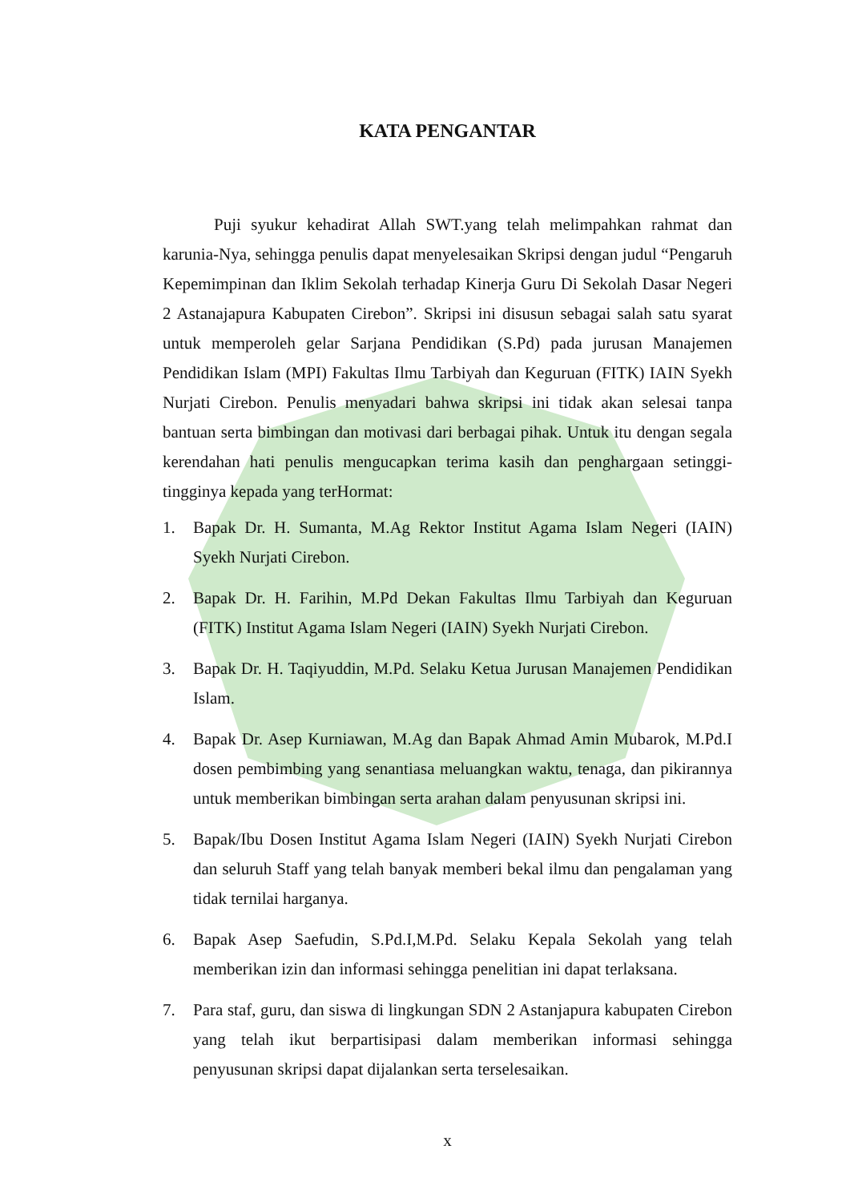KATA PENGANTAR
Puji syukur kehadirat Allah SWT.yang telah melimpahkan rahmat dan karunia-Nya, sehingga penulis dapat menyelesaikan Skripsi dengan judul “Pengaruh Kepemimpinan dan Iklim Sekolah terhadap Kinerja Guru Di Sekolah Dasar Negeri 2 Astanajapura Kabupaten Cirebon”. Skripsi ini disusun sebagai salah satu syarat untuk memperoleh gelar Sarjana Pendidikan (S.Pd) pada jurusan Manajemen Pendidikan Islam (MPI) Fakultas Ilmu Tarbiyah dan Keguruan (FITK) IAIN Syekh Nurjati Cirebon. Penulis menyadari bahwa skripsi ini tidak akan selesai tanpa bantuan serta bimbingan dan motivasi dari berbagai pihak. Untuk itu dengan segala kerendahan hati penulis mengucapkan terima kasih dan penghargaan setinggi-tingginya kepada yang terHormat:
1. Bapak Dr. H. Sumanta, M.Ag Rektor Institut Agama Islam Negeri (IAIN) Syekh Nurjati Cirebon.
2. Bapak Dr. H. Farihin, M.Pd Dekan Fakultas Ilmu Tarbiyah dan Keguruan (FITK) Institut Agama Islam Negeri (IAIN) Syekh Nurjati Cirebon.
3. Bapak Dr. H. Taqiyuddin, M.Pd. Selaku Ketua Jurusan Manajemen Pendidikan Islam.
4. Bapak Dr. Asep Kurniawan, M.Ag dan Bapak Ahmad Amin Mubarok, M.Pd.I dosen pembimbing yang senantiasa meluangkan waktu, tenaga, dan pikirannya untuk memberikan bimbingan serta arahan dalam penyusunan skripsi ini.
5. Bapak/Ibu Dosen Institut Agama Islam Negeri (IAIN) Syekh Nurjati Cirebon dan seluruh Staff yang telah banyak memberi bekal ilmu dan pengalaman yang tidak ternilai harganya.
6. Bapak Asep Saefudin, S.Pd.I,M.Pd. Selaku Kepala Sekolah yang telah memberikan izin dan informasi sehingga penelitian ini dapat terlaksana.
7. Para staf, guru, dan siswa di lingkungan SDN 2 Astanjapura kabupaten Cirebon yang telah ikut berpartisipasi dalam memberikan informasi sehingga penyusunan skripsi dapat dijalankan serta terselesaikan.
x